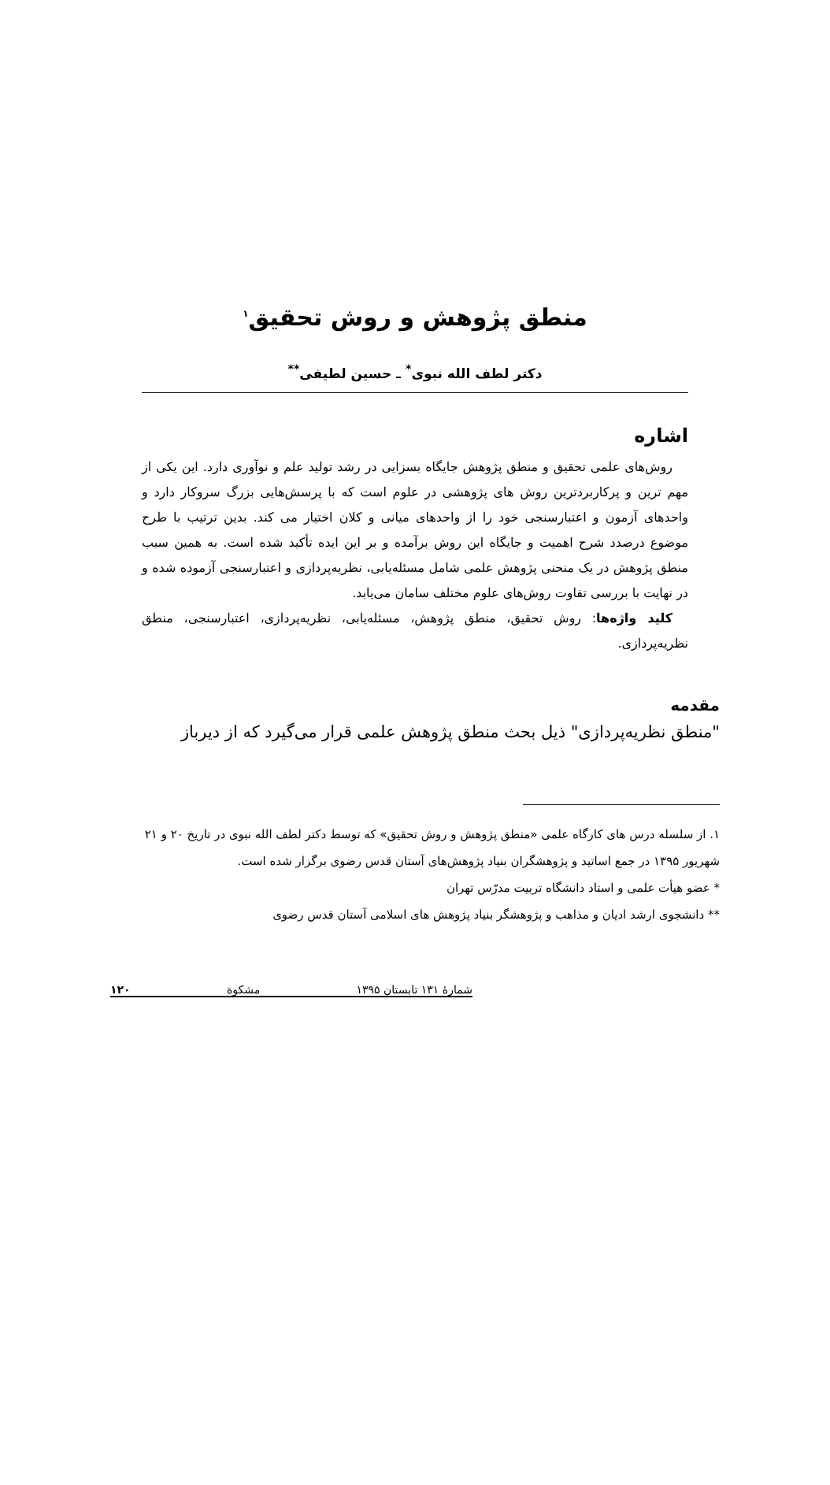منطق پژوهش و روش تحقیق<sup>۱</sup>
دکتر لطف الله نبوی<sup>*</sup> ـ حسین لطیفی<sup>**</sup>
اشاره
روش‌های علمی تحقیق و منطق پژوهش جایگاه بسزایی در رشد تولید علم و نوآوری دارد. این یکی از مهم ترین و پرکاربردترین روش های پژوهشی در علوم است که با پرسش‌هایی بزرگ سروکار دارد و واحدهای آزمون و اعتبارسنجی خود را از واحدهای میانی و کلان اختیار می کند. بدین ترتیب با طرح موضوع درصدد شرح اهمیت و جایگاه این روش برآمده و بر این ایده تأکید شده است. به همین سبب منطق پژوهش در یک منحنی پژوهش علمی شامل مسئله‌یابی، نظریه‌پردازی و اعتبارسنجی آزموده شده و در نهایت با بررسی تفاوت روش‌های علوم مختلف سامان می‌یابد.
کلید واژه‌ها: روش تحقیق، منطق پژوهش، مسئله‌یابی، نظریه‌پردازی، اعتبارسنجی، منطق نظریه‌پردازی.
مقدمه
"منطق نظریه‌پردازی" ذیل بحث منطق پژوهش علمی قرار می‌گیرد که از دیرباز
۱. از سلسله درس های کارگاه علمی «منطق پژوهش و روش تحقیق» که توسط دکتر لطف الله نبوی در تاریخ ۲۰ و ۲۱ شهریور ۱۳۹۵ در جمع اساتید و پژوهشگران بنیاد پژوهش‌های آستان قدس رضوی برگزار شده است.
* عضو هیأت علمی و استاد دانشگاه تربیت مدرّس تهران
** دانشجوی ارشد ادیان و مذاهب و پژوهشگر بنیاد پژوهش های اسلامی آستان قدس رضوی
شمارهٔ ۱۳۱ تابستان ۱۳۹۵ مشکوة ۱۲۰